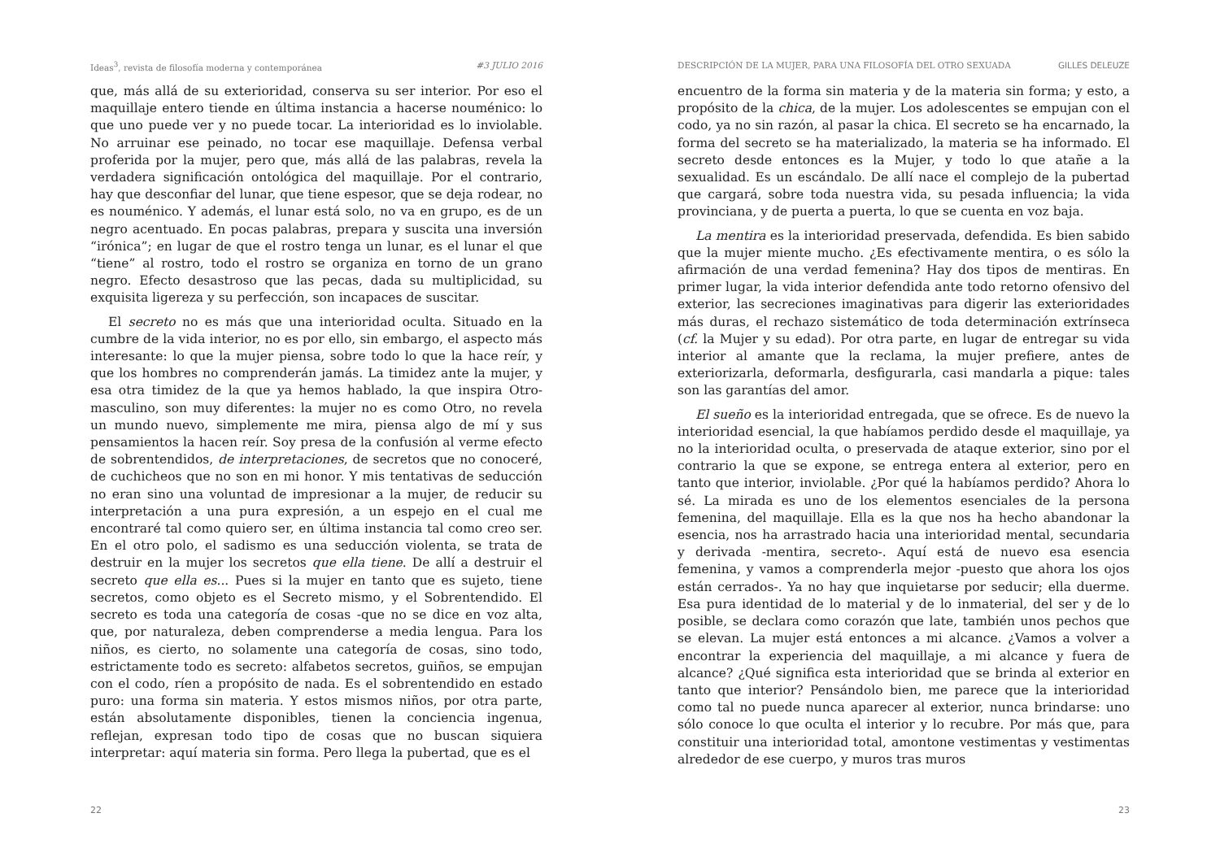Ideas<sup>3</sup>, revista de filosofía moderna y contemporánea #3 JULIO 2016
que, más allá de su exterioridad, conserva su ser interior. Por eso el maquillaje entero tiende en última instancia a hacerse nouménico: lo que uno puede ver y no puede tocar. La interioridad es lo inviolable. No arruinar ese peinado, no tocar ese maquillaje. Defensa verbal proferida por la mujer, pero que, más allá de las palabras, revela la verdadera significación ontológica del maquillaje. Por el contrario, hay que desconfiar del lunar, que tiene espesor, que se deja rodear, no es nouménico. Y además, el lunar está solo, no va en grupo, es de un negro acentuado. En pocas palabras, prepara y suscita una inversión “irónica”; en lugar de que el rostro tenga un lunar, es el lunar el que “tiene” al rostro, todo el rostro se organiza en torno de un grano negro. Efecto desastroso que las pecas, dada su multiplicidad, su exquisita ligereza y su perfección, son incapaces de suscitar.
El secreto no es más que una interioridad oculta. Situado en la cumbre de la vida interior, no es por ello, sin embargo, el aspecto más interesante: lo que la mujer piensa, sobre todo lo que la hace reír, y que los hombres no comprenderán jamás. La timidez ante la mujer, y esa otra timidez de la que ya hemos hablado, la que inspira Otro-masculino, son muy diferentes: la mujer no es como Otro, no revela un mundo nuevo, simplemente me mira, piensa algo de mí y sus pensamientos la hacen reír. Soy presa de la confusión al verme efecto de sobrentendidos, de interpretaciones, de secretos que no conoceré, de cuchicheos que no son en mi honor. Y mis tentativas de seducción no eran sino una voluntad de impresionar a la mujer, de reducir su interpretación a una pura expresión, a un espejo en el cual me encontraré tal como quiero ser, en última instancia tal como creo ser. En el otro polo, el sadismo es una seducción violenta, se trata de destruir en la mujer los secretos que ella tiene. De allí a destruir el secreto que ella es... Pues si la mujer en tanto que es sujeto, tiene secretos, como objeto es el Secreto mismo, y el Sobrentendido. El secreto es toda una categoría de cosas -que no se dice en voz alta, que, por naturaleza, deben comprenderse a media lengua. Para los niños, es cierto, no solamente una categoría de cosas, sino todo, estrictamente todo es secreto: alfabetos secretos, guiños, se empujan con el codo, ríen a propósito de nada. Es el sobrentendido en estado puro: una forma sin materia. Y estos mismos niños, por otra parte, están absolutamente disponibles, tienen la conciencia ingenua, reflejan, expresan todo tipo de cosas que no buscan siquiera interpretar: aquí materia sin forma. Pero llega la pubertad, que es el
22
DESCRIPCIÓN DE LA MUJER, PARA UNA FILOSOFÍA DEL OTRO SEXUADA GILLES DELEUZE
encuentro de la forma sin materia y de la materia sin forma; y esto, a propósito de la chica, de la mujer. Los adolescentes se empujan con el codo, ya no sin razón, al pasar la chica. El secreto se ha encarnado, la forma del secreto se ha materializado, la materia se ha informado. El secreto desde entonces es la Mujer, y todo lo que atañe a la sexualidad. Es un escándalo. De allí nace el complejo de la pubertad que cargará, sobre toda nuestra vida, su pesada influencia; la vida provinciana, y de puerta a puerta, lo que se cuenta en voz baja.
La mentira es la interioridad preservada, defendida. Es bien sabido que la mujer miente mucho. ¿Es efectivamente mentira, o es sólo la afirmación de una verdad femenina? Hay dos tipos de mentiras. En primer lugar, la vida interior defendida ante todo retorno ofensivo del exterior, las secreciones imaginativas para digerir las exterioridades más duras, el rechazo sistemático de toda determinación extrínseca (cf. la Mujer y su edad). Por otra parte, en lugar de entregar su vida interior al amante que la reclama, la mujer prefiere, antes de exteriorizarla, deformarla, desfigurarla, casi mandarla a pique: tales son las garantías del amor.
El sueño es la interioridad entregada, que se ofrece. Es de nuevo la interioridad esencial, la que habíamos perdido desde el maquillaje, ya no la interioridad oculta, o preservada de ataque exterior, sino por el contrario la que se expone, se entrega entera al exterior, pero en tanto que interior, inviolable. ¿Por qué la habíamos perdido? Ahora lo sé. La mirada es uno de los elementos esenciales de la persona femenina, del maquillaje. Ella es la que nos ha hecho abandonar la esencia, nos ha arrastrado hacia una interioridad mental, secundaria y derivada -mentira, secreto-. Aquí está de nuevo esa esencia femenina, y vamos a comprenderla mejor -puesto que ahora los ojos están cerrados-. Ya no hay que inquietarse por seducir; ella duerme. Esa pura identidad de lo material y de lo inmaterial, del ser y de lo posible, se declara como corazón que late, también unos pechos que se elevan. La mujer está entonces a mi alcance. ¿Vamos a volver a encontrar la experiencia del maquillaje, a mi alcance y fuera de alcance? ¿Qué significa esta interioridad que se brinda al exterior en tanto que interior? Pensándolo bien, me parece que la interioridad como tal no puede nunca aparecer al exterior, nunca brindarse: uno sólo conoce lo que oculta el interior y lo recubre. Por más que, para constituir una interioridad total, amontone vestimentas y vestimentas alrededor de ese cuerpo, y muros tras muros
23